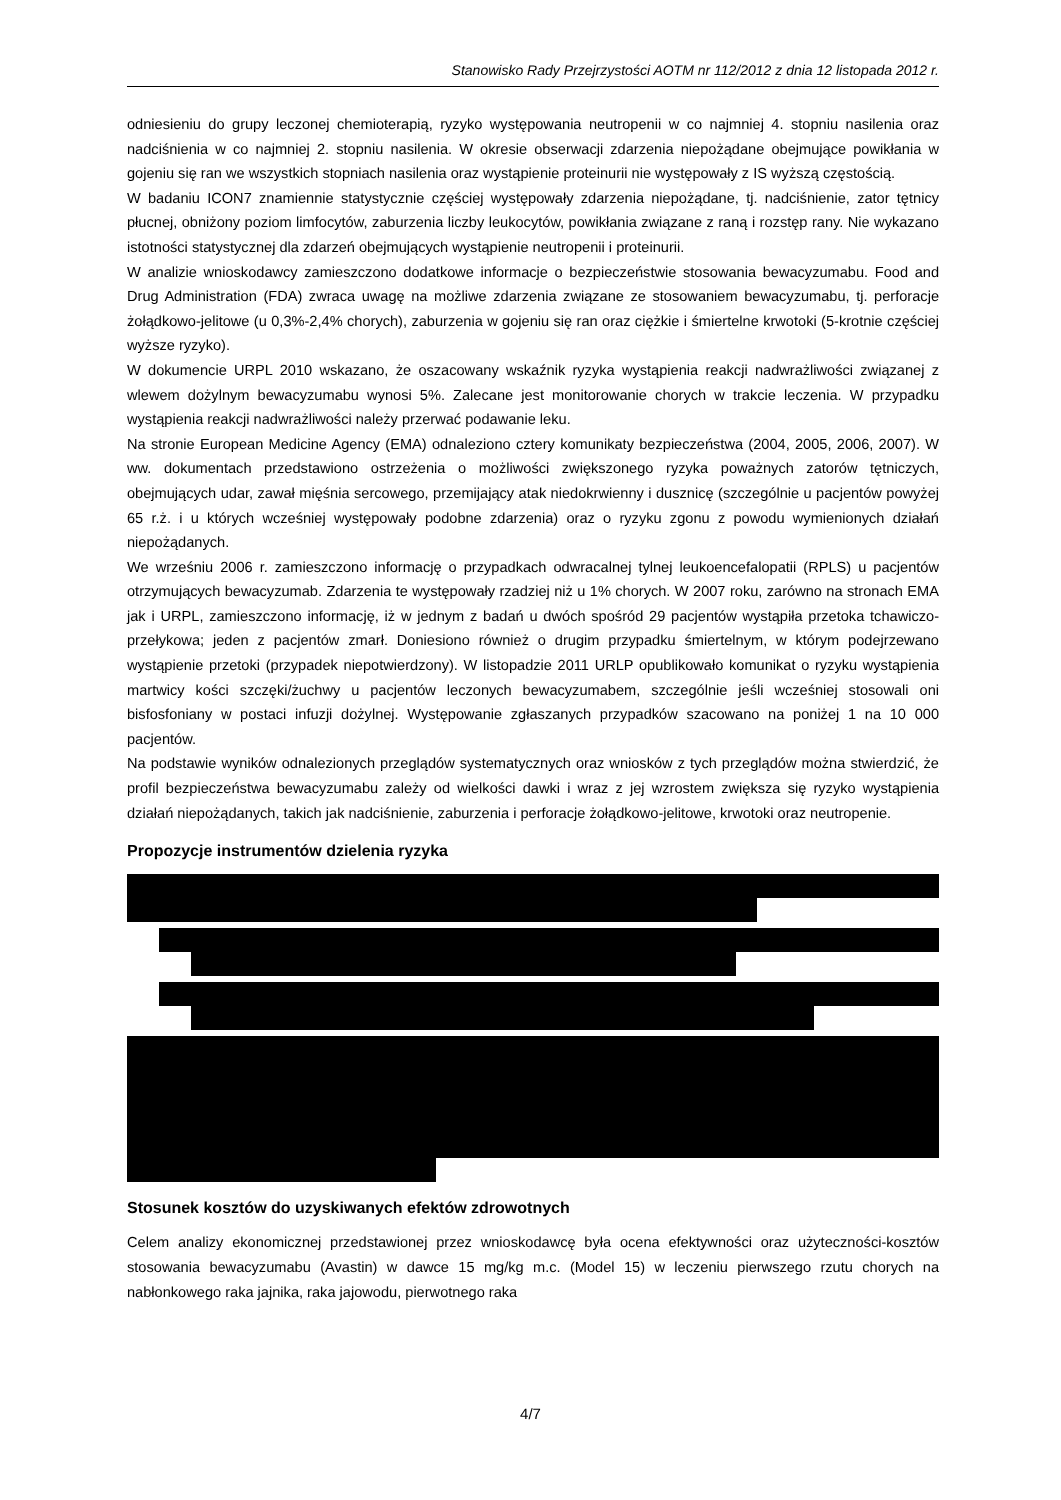Stanowisko Rady Przejrzystości AOTM nr 112/2012 z dnia 12 listopada 2012 r.
odniesieniu do grupy leczonej chemioterapią, ryzyko występowania neutropenii w co najmniej 4. stopniu nasilenia oraz nadciśnienia w co najmniej 2. stopniu nasilenia. W okresie obserwacji zdarzenia niepożądane obejmujące powikłania w gojeniu się ran we wszystkich stopniach nasilenia oraz wystąpienie proteinurii nie występowały z IS wyższą częstością.
W badaniu ICON7 znamiennie statystycznie częściej występowały zdarzenia niepożądane, tj. nadciśnienie, zator tętnicy płucnej, obniżony poziom limfocytów, zaburzenia liczby leukocytów, powikłania związane z raną i rozstęp rany. Nie wykazano istotności statystycznej dla zdarzeń obejmujących wystąpienie neutropenii i proteinurii.
W analizie wnioskodawcy zamieszczono dodatkowe informacje o bezpieczeństwie stosowania bewacyzumabu. Food and Drug Administration (FDA) zwraca uwagę na możliwe zdarzenia związane ze stosowaniem bewacyzumabu, tj. perforacje żołądkowo-jelitowe (u 0,3%-2,4% chorych), zaburzenia w gojeniu się ran oraz ciężkie i śmiertelne krwotoki (5-krotnie częściej wyższe ryzyko).
W dokumencie URPL 2010 wskazano, że oszacowany wskaźnik ryzyka wystąpienia reakcji nadwrażliwości związanej z wlewem dożylnym bewacyzumabu wynosi 5%. Zalecane jest monitorowanie chorych w trakcie leczenia. W przypadku wystąpienia reakcji nadwrażliwości należy przerwać podawanie leku.
Na stronie European Medicine Agency (EMA) odnaleziono cztery komunikaty bezpieczeństwa (2004, 2005, 2006, 2007). W ww. dokumentach przedstawiono ostrzeżenia o możliwości zwiększonego ryzyka poważnych zatorów tętniczych, obejmujących udar, zawał mięśnia sercowego, przemijający atak niedokrwienny i dusznicę (szczególnie u pacjentów powyżej 65 r.ż. i u których wcześniej występowały podobne zdarzenia) oraz o ryzyku zgonu z powodu wymienionych działań niepożądanych.
We wrześniu 2006 r. zamieszczono informację o przypadkach odwracalnej tylnej leukoencefalopatii (RPLS) u pacjentów otrzymujących bewacyzumab. Zdarzenia te występowały rzadziej niż u 1% chorych. W 2007 roku, zarówno na stronach EMA jak i URPL, zamieszczono informację, iż w jednym z badań u dwóch spośród 29 pacjentów wystąpiła przetoka tchawiczo-przełykowa; jeden z pacjentów zmarł. Doniesiono również o drugim przypadku śmiertelnym, w którym podejrzewano wystąpienie przetoki (przypadek niepotwierdzony). W listopadzie 2011 URLP opublikowało komunikat o ryzyku wystąpienia martwicy kości szczęki/żuchwy u pacjentów leczonych bewacyzumabem, szczególnie jeśli wcześniej stosowali oni bisfosfoniany w postaci infuzji dożylnej. Występowanie zgłaszanych przypadków szacowano na poniżej 1 na 10 000 pacjentów.
Na podstawie wyników odnalezionych przeglądów systematycznych oraz wniosków z tych przeglądów można stwierdzić, że profil bezpieczeństwa bewacyzumabu zależy od wielkości dawki i wraz z jej wzrostem zwiększa się ryzyko wystąpienia działań niepożądanych, takich jak nadciśnienie, zaburzenia i perforacje żołądkowo-jelitowe, krwotoki oraz neutropenie.
Propozycje instrumentów dzielenia ryzyka
Stosunek kosztów do uzyskiwanych efektów zdrowotnych
Celem analizy ekonomicznej przedstawionej przez wnioskodawcę była ocena efektywności oraz użyteczności-kosztów stosowania bewacyzumabu (Avastin) w dawce 15 mg/kg m.c. (Model 15) w leczeniu pierwszego rzutu chorych na nabłonkowego raka jajnika, raka jajowodu, pierwotnego raka
4/7